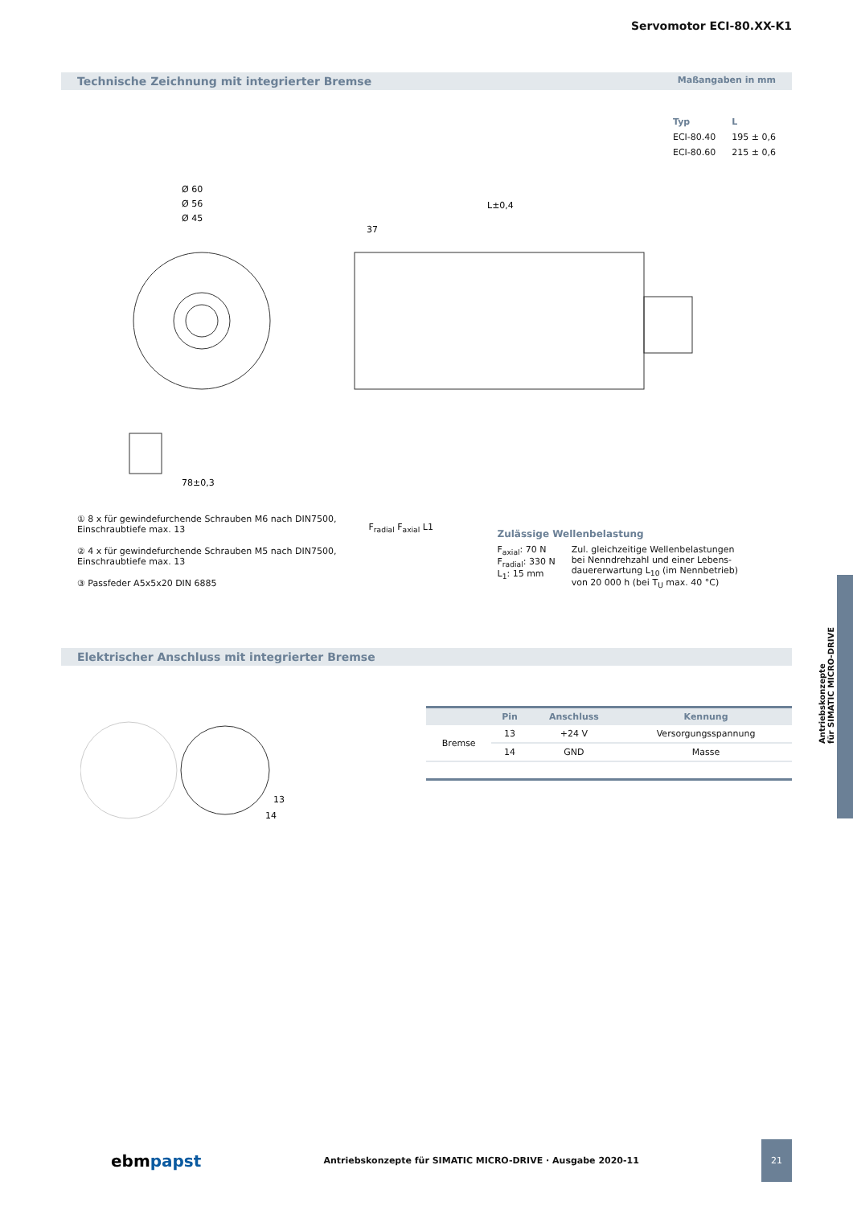Servomotor ECI-80.XX-K1
Technische Zeichnung mit integrierter Bremse Maßangaben in mm
| Typ | L |
| --- | --- |
| ECI-80.40 | 195 ± 0,6 |
| ECI-80.60 | 215 ± 0,6 |
Ø 60
Ø 56
Ø 45
L±0,4
37
78±0,3
① 8 x für gewindefurchende Schrauben M6 nach DIN7500,
Einschraubtiefe max. 13
② 4 x für gewindefurchende Schrauben M5 nach DIN7500,
Einschraubtiefe max. 13
③ Passfeder A5x5x20 DIN 6885
F<sub>radial</sub> F<sub>axial</sub> L1
Zulässige Wellenbelastung
F<sub>axial</sub>: 70 N
F<sub>radial</sub>: 330 N
L<sub>1</sub>: 15 mm
Zul. gleichzeitige Wellenbelastungen
bei Nenndrehzahl und einer Lebens-
dauererwartung L<sub>10</sub> (im Nennbetrieb)
von 20 000 h (bei T<sub>U</sub> max. 40 °C)
Elektrischer Anschluss mit integrierter Bremse
13
14
| | Pin | Anschluss | Kennung |
| --- | --- | --- | --- |
| Bremse | 13 | +24 V | Versorgungsspannung |
| | 14 | GND | Masse |
Antriebskonzepte
für SIMATIC MICRO-DRIVE
ebmpapst Antriebskonzepte für SIMATIC MICRO-DRIVE · Ausgabe 2020-11 21